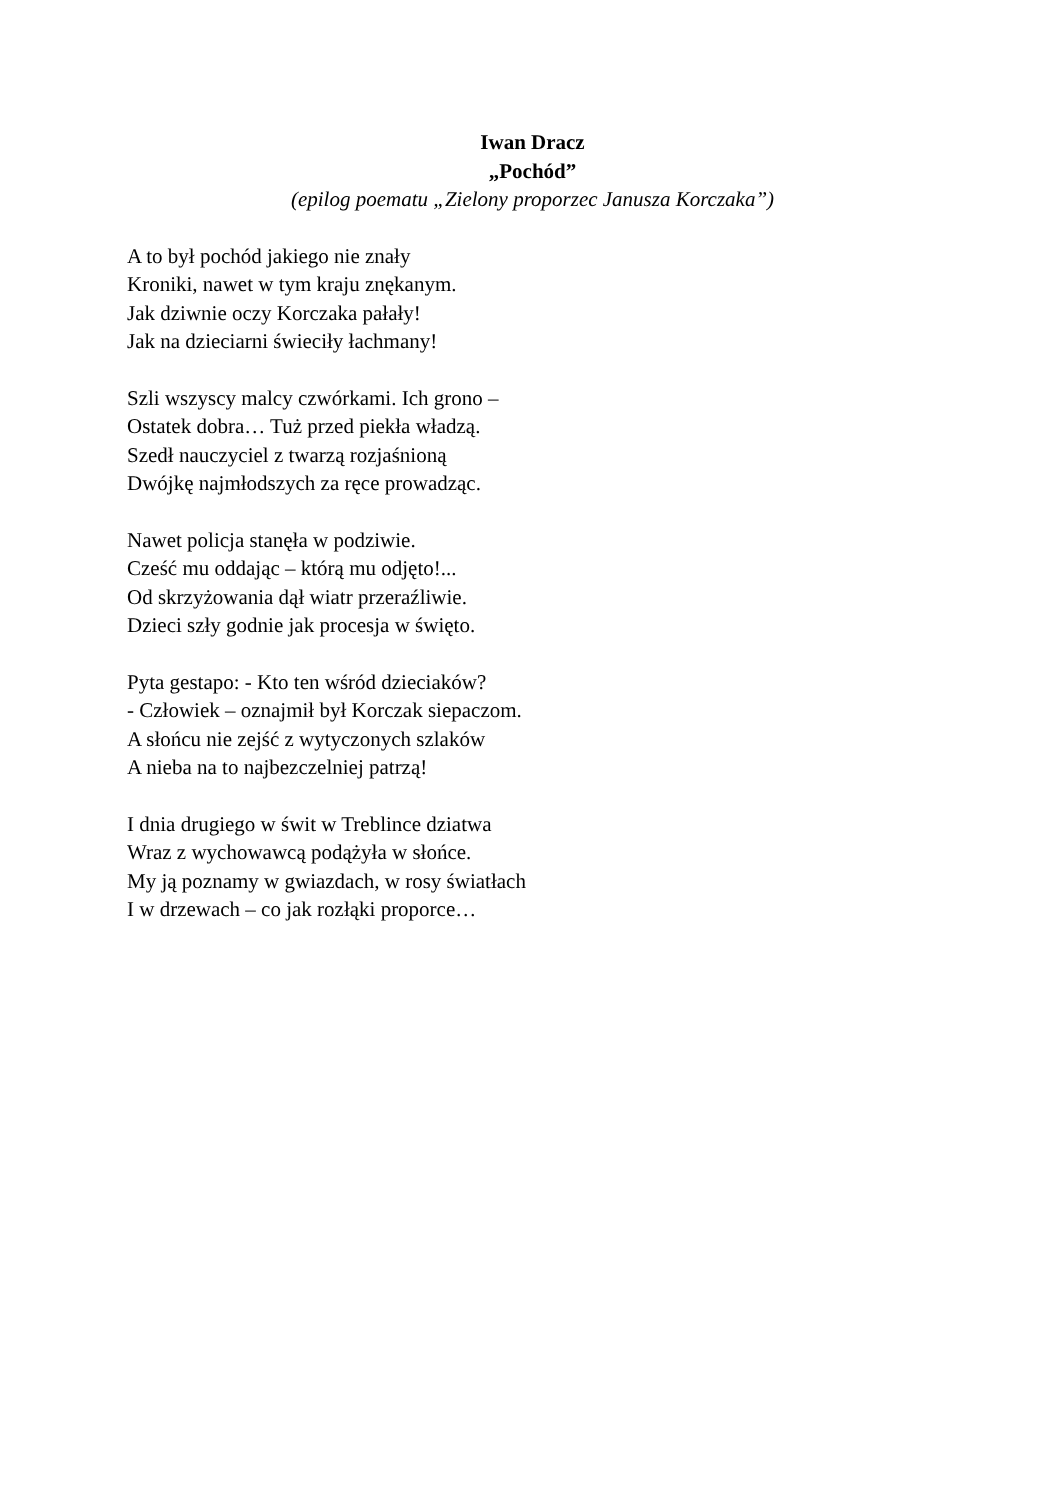Iwan Dracz
„Pochód”
(epilog poematu „Zielony proporzec Janusza Korczaka”)
A to był pochód jakiego nie znały
Kroniki, nawet w tym kraju znękanym.
Jak dziwnie oczy Korczaka pałały!
Jak na dzieciarni świeciły łachmany!
Szli wszyscy malcy czwórkami. Ich grono –
Ostatek dobra… Tuż przed piekła władzą.
Szedł nauczyciel z twarzą rozjaśnioną
Dwójkę najmłodszych za ręce prowadząc.
Nawet policja stanęła w podziwie.
Cześć mu oddając – którą mu odjęto!...
Od skrzyżowania dął wiatr przeraźliwie.
Dzieci szły godnie jak procesja w święto.
Pyta gestapo: - Kto ten wśród dzieciaków?
- Człowiek – oznajmił był Korczak siepaczom.
A słońcu nie zejść z wytyczonych szlaków
A nieba na to najbezczelniej patrzą!
I dnia drugiego w świt w Treblince dziatwa
Wraz z wychowawcą podążyła w słońce.
My ją poznamy w gwiazdach, w rosy światłach
I w drzewach – co jak rozłąki proporce…